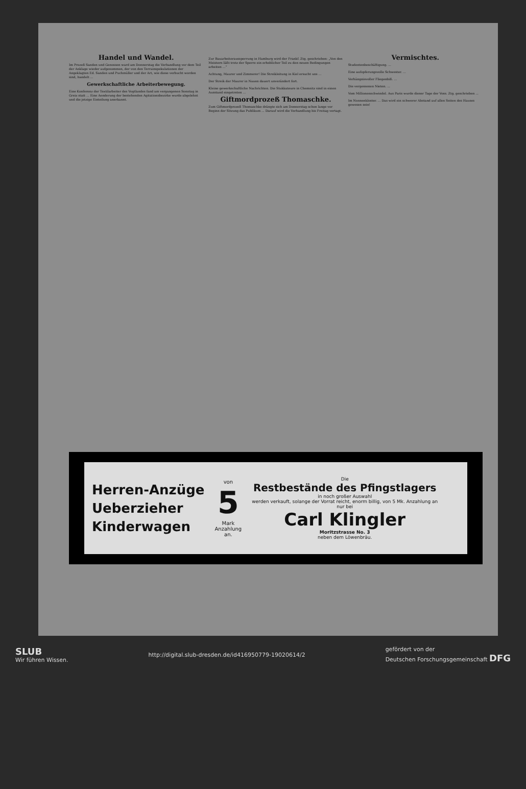Handel und Wandel.
Im Prozeß Sanden und Genossen ward am Donnerstag die Verhandlung vor dem Teil der Anklage wieder aufgenommen, der von den Terrainspekulationen der Angeklagten Ed. Sanden und Puchmüller und der Art, wie diese verbucht worden sind, handelt ...
Gewerkschaftliche Arbeiterbewegung.
Eine Konferenz der Textilarbeiter des Vogtlandes fand am vergangenen Sonntag in Greiz statt ... Eine Aenderung der bestehenden Agitationsbezirke wurde abgelehnt und die jetzige Einteilung anerkannt.
Zur Bauarbeiteraussperrung in Hamburg wird der Frankf. Ztg. geschrieben: „Von den Meistern läßt trotz der Sperre ein erheblicher Teil zu den neuen Bedingungen arbeiten ...“
Achtung, Maurer und Zimmerer! Die Streikleitung in Kiel ersucht uns ...
Der Streik der Maurer in Nauen dauert unverändert fort.
Kleine gewerkschaftliche Nachrichten. Die Stukkateure in Chemnitz sind in einen Ausstand eingetreten ...
Giftmordprozeß Thomaschke.
Zum Giftmordprozeß Thomaschke drängte sich am Donnerstag schon lange vor Beginn der Sitzung das Publikum ... Darauf wird die Verhandlung bis Freitag vertagt.
Vermischtes.
Studentenbeschäftigung. ...
Eine aufopferungsvolle Schwester. ...
Verhängnisvoller Fliegenbiß. ...
Die vergessenen Nieten. ...
Vom Millionenschwindel. Aus Paris wurde dieser Tage der Voss. Ztg. geschrieben ...
Im Nonnenkloster. ... Das wird ein schwerer Abstand auf allen Seiten des Hauses gewesen sein!
Herren-Anzüge
Ueberzieher
Kinderwagen
von
5
Mark
Anzahlung
an.
Die
Restbestände des Pfingstlagers
in noch großer Auswahl
werden verkauft, solange der Vorrat reicht, enorm billig, von 5 Mk. Anzahlung an
nur bei
Carl Klingler
Moritzstrasse No. 3
neben dem Löwenbräu.
SLUB
Wir führen Wissen.
http://digital.slub-dresden.de/id416950779-19020614/2
gefördert von der
Deutschen Forschungsgemeinschaft DFG